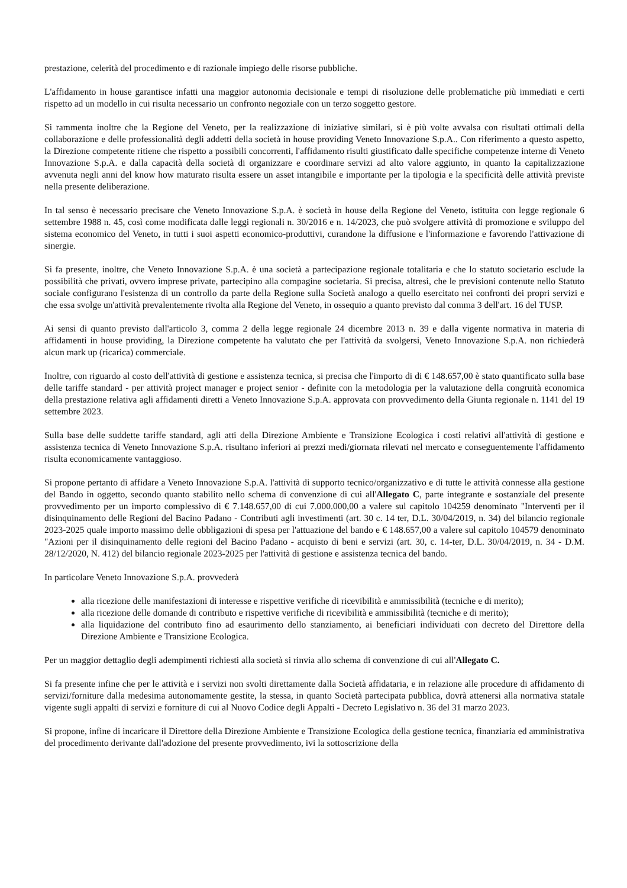prestazione, celerità del procedimento e di razionale impiego delle risorse pubbliche.
L'affidamento in house garantisce infatti una maggior autonomia decisionale e tempi di risoluzione delle problematiche più immediati e certi rispetto ad un modello in cui risulta necessario un confronto negoziale con un terzo soggetto gestore.
Si rammenta inoltre che la Regione del Veneto, per la realizzazione di iniziative similari, si è più volte avvalsa con risultati ottimali della collaborazione e delle professionalità degli addetti della società in house providing Veneto Innovazione S.p.A.. Con riferimento a questo aspetto, la Direzione competente ritiene che rispetto a possibili concorrenti, l'affidamento risulti giustificato dalle specifiche competenze interne di Veneto Innovazione S.p.A. e dalla capacità della società di organizzare e coordinare servizi ad alto valore aggiunto, in quanto la capitalizzazione avvenuta negli anni del know how maturato risulta essere un asset intangibile e importante per la tipologia e la specificità delle attività previste nella presente deliberazione.
In tal senso è necessario precisare che Veneto Innovazione S.p.A. è società in house della Regione del Veneto, istituita con legge regionale 6 settembre 1988 n. 45, così come modificata dalle leggi regionali n. 30/2016 e n. 14/2023, che può svolgere attività di promozione e sviluppo del sistema economico del Veneto, in tutti i suoi aspetti economico-produttivi, curandone la diffusione e l'informazione e favorendo l'attivazione di sinergie.
Si fa presente, inoltre, che Veneto Innovazione S.p.A. è una società a partecipazione regionale totalitaria e che lo statuto societario esclude la possibilità che privati, ovvero imprese private, partecipino alla compagine societaria. Si precisa, altresì, che le previsioni contenute nello Statuto sociale configurano l'esistenza di un controllo da parte della Regione sulla Società analogo a quello esercitato nei confronti dei propri servizi e che essa svolge un'attività prevalentemente rivolta alla Regione del Veneto, in ossequio a quanto previsto dal comma 3 dell'art. 16 del TUSP.
Ai sensi di quanto previsto dall'articolo 3, comma 2 della legge regionale 24 dicembre 2013 n. 39 e dalla vigente normativa in materia di affidamenti in house providing, la Direzione competente ha valutato che per l'attività da svolgersi, Veneto Innovazione S.p.A. non richiederà alcun mark up (ricarica) commerciale.
Inoltre, con riguardo al costo dell'attività di gestione e assistenza tecnica, si precisa che l'importo di di € 148.657,00 è stato quantificato sulla base delle tariffe standard - per attività project manager e project senior - definite con la metodologia per la valutazione della congruità economica della prestazione relativa agli affidamenti diretti a Veneto Innovazione S.p.A. approvata con provvedimento della Giunta regionale n. 1141 del 19 settembre 2023.
Sulla base delle suddette tariffe standard, agli atti della Direzione Ambiente e Transizione Ecologica i costi relativi all'attività di gestione e assistenza tecnica di Veneto Innovazione S.p.A. risultano inferiori ai prezzi medi/giornata rilevati nel mercato e conseguentemente l'affidamento risulta economicamente vantaggioso.
Si propone pertanto di affidare a Veneto Innovazione S.p.A. l'attività di supporto tecnico/organizzativo e di tutte le attività connesse alla gestione del Bando in oggetto, secondo quanto stabilito nello schema di convenzione di cui all'Allegato C, parte integrante e sostanziale del presente provvedimento per un importo complessivo di € 7.148.657,00 di cui 7.000.000,00 a valere sul capitolo 104259 denominato "Interventi per il disinquinamento delle Regioni del Bacino Padano - Contributi agli investimenti (art. 30 c. 14 ter, D.L. 30/04/2019, n. 34) del bilancio regionale 2023-2025 quale importo massimo delle obbligazioni di spesa per l'attuazione del bando e € 148.657,00 a valere sul capitolo 104579 denominato "Azioni per il disinquinamento delle regioni del Bacino Padano - acquisto di beni e servizi (art. 30, c. 14-ter, D.L. 30/04/2019, n. 34 - D.M. 28/12/2020, N. 412) del bilancio regionale 2023-2025 per l'attività di gestione e assistenza tecnica del bando.
In particolare Veneto Innovazione S.p.A. provvederà
alla ricezione delle manifestazioni di interesse e rispettive verifiche di ricevibilità e ammissibilità (tecniche e di merito);
alla ricezione delle domande di contributo e rispettive verifiche di ricevibilità e ammissibilità (tecniche e di merito);
alla liquidazione del contributo fino ad esaurimento dello stanziamento, ai beneficiari individuati con decreto del Direttore della Direzione Ambiente e Transizione Ecologica.
Per un maggior dettaglio degli adempimenti richiesti alla società si rinvia allo schema di convenzione di cui all'Allegato C.
Si fa presente infine che per le attività e i servizi non svolti direttamente dalla Società affidataria, e in relazione alle procedure di affidamento di servizi/forniture dalla medesima autonomamente gestite, la stessa, in quanto Società partecipata pubblica, dovrà attenersi alla normativa statale vigente sugli appalti di servizi e forniture di cui al Nuovo Codice degli Appalti - Decreto Legislativo n. 36 del 31 marzo 2023.
Si propone, infine di incaricare il Direttore della Direzione Ambiente e Transizione Ecologica della gestione tecnica, finanziaria ed amministrativa del procedimento derivante dall'adozione del presente provvedimento, ivi la sottoscrizione della